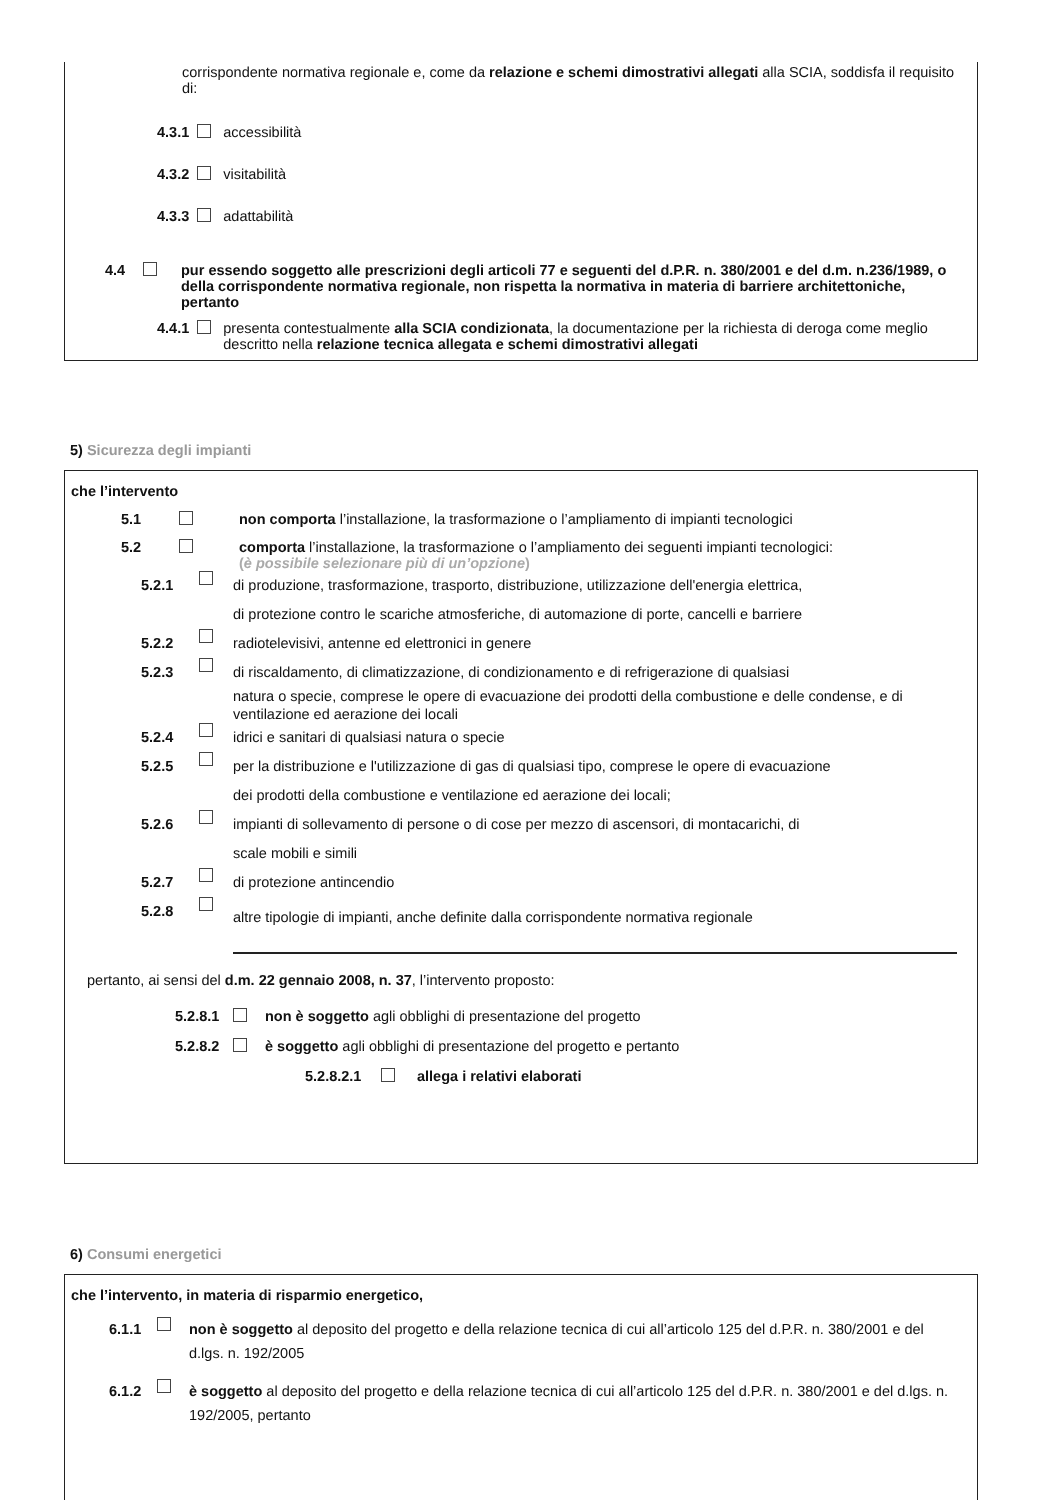corrispondente normativa regionale e, come da relazione e schemi dimostrativi allegati alla SCIA, soddisfa il requisito di:
4.3.1 accessibilità
4.3.2 visitabilità
4.3.3 adattabilità
4.4 pur essendo soggetto alle prescrizioni degli articoli 77 e seguenti del d.P.R. n. 380/2001 e del d.m. n.236/1989, o della corrispondente normativa regionale, non rispetta la normativa in materia di barriere architettoniche, pertanto
4.4.1 presenta contestualmente alla SCIA condizionata, la documentazione per la richiesta di deroga come meglio descritto nella relazione tecnica allegata e schemi dimostrativi allegati
5) Sicurezza degli impianti
che l’intervento
5.1 non comporta l’installazione, la trasformazione o l’ampliamento di impianti tecnologici
5.2 comporta l’installazione, la trasformazione o l’ampliamento dei seguenti impianti tecnologici:
(è possibile selezionare più di un’opzione)
5.2.1 di produzione, trasformazione, trasporto, distribuzione, utilizzazione dell'energia elettrica,
di protezione contro le scariche atmosferiche, di automazione di porte, cancelli e barriere
5.2.2 radiotelevisivi, antenne ed elettronici in genere
5.2.3 di riscaldamento, di climatizzazione, di condizionamento e di refrigerazione di qualsiasi
natura o specie, comprese le opere di evacuazione dei prodotti della combustione e delle condense, e di ventilazione ed aerazione dei locali
5.2.4 idrici e sanitari di qualsiasi natura o specie
5.2.5 per la distribuzione e l'utilizzazione di gas di qualsiasi tipo, comprese le opere di evacuazione
dei prodotti della combustione e ventilazione ed aerazione dei locali;
5.2.6 impianti di sollevamento di persone o di cose per mezzo di ascensori, di montacarichi, di
scale mobili e simili
5.2.7 di protezione antincendio
5.2.8 altre tipologie di impianti, anche definite dalla corrispondente normativa regionale
pertanto, ai sensi del d.m. 22 gennaio 2008, n. 37, l’intervento proposto:
5.2.8.1 non è soggetto agli obblighi di presentazione del progetto
5.2.8.2 è soggetto agli obblighi di presentazione del progetto e pertanto
5.2.8.2.1 allega i relativi elaborati
6) Consumi energetici
che l’intervento, in materia di risparmio energetico,
6.1.1 non è soggetto al deposito del progetto e della relazione tecnica di cui all’articolo 125 del d.P.R. n. 380/2001 e del d.lgs. n. 192/2005
6.1.2 è soggetto al deposito del progetto e della relazione tecnica di cui all’articolo 125 del d.P.R. n. 380/2001 e del d.lgs. n. 192/2005, pertanto